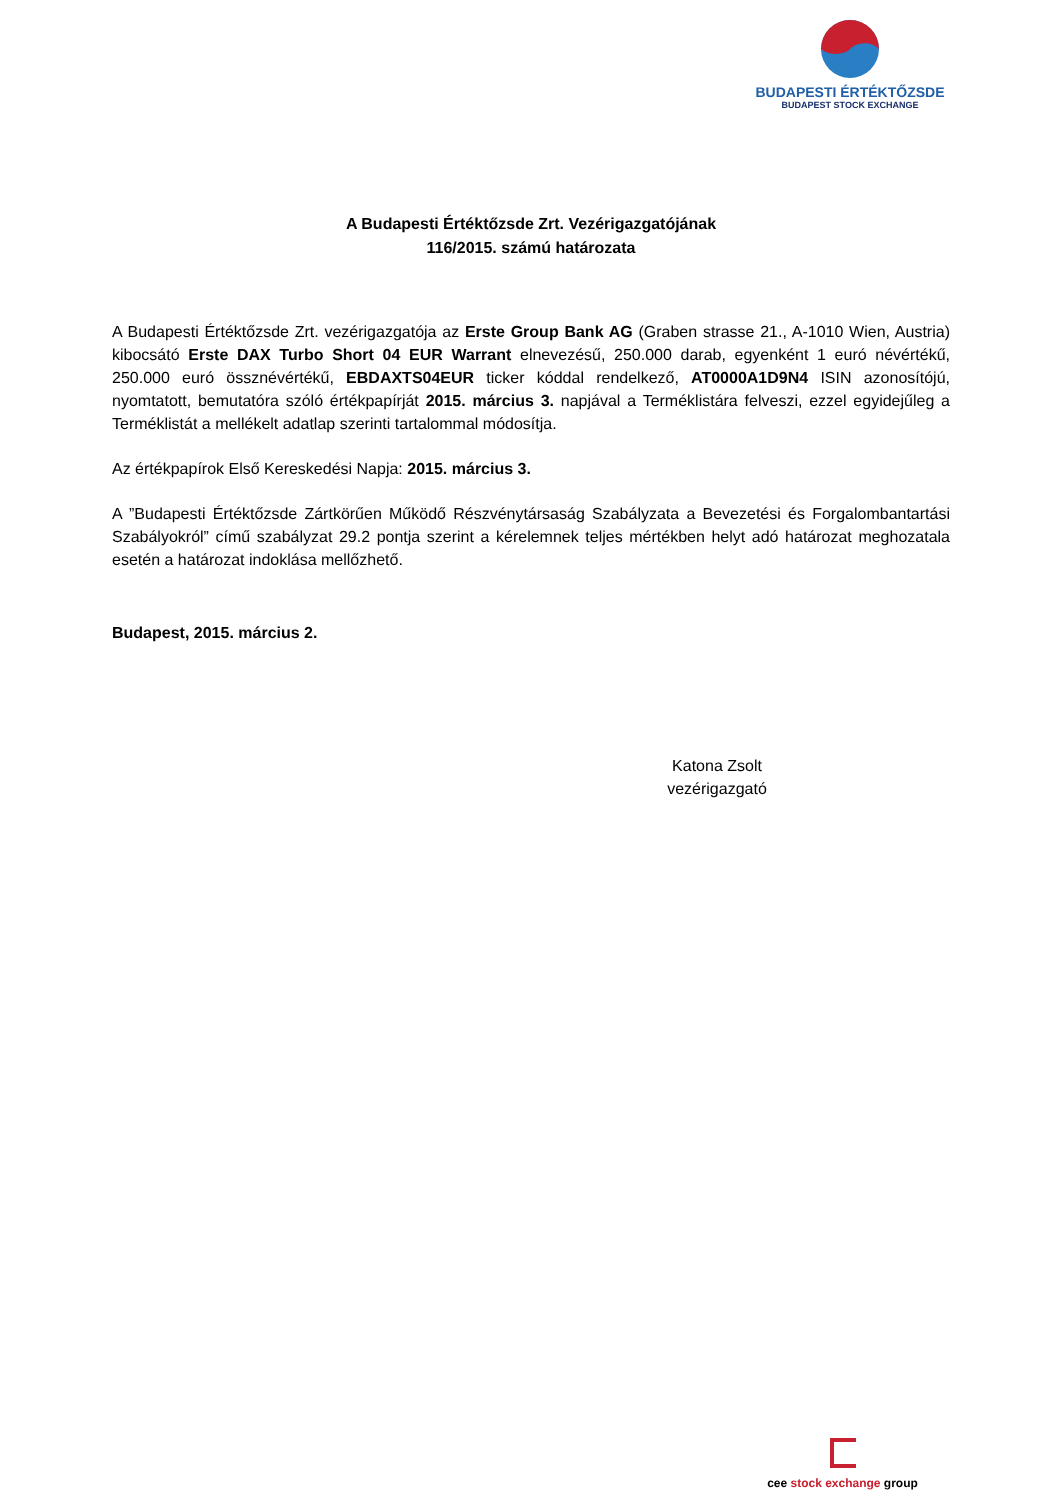BUDAPESTI ÉRTÉKTŐZSDE
BUDAPEST STOCK EXCHANGE
A Budapesti Értéktőzsde Zrt. Vezérigazgatójának
116/2015. számú határozata
A Budapesti Értéktőzsde Zrt. vezérigazgatója az Erste Group Bank AG (Graben strasse 21., A-1010 Wien, Austria) kibocsátó Erste DAX Turbo Short 04 EUR Warrant elnevezésű, 250.000 darab, egyenként 1 euró névértékű, 250.000 euró össznévértékű, EBDAXTS04EUR ticker kóddal rendelkező, AT0000A1D9N4 ISIN azonosítójú, nyomtatott, bemutatóra szóló értékpapírját 2015. március 3. napjával a Terméklistára felveszi, ezzel egyidejűleg a Terméklistát a mellékelt adatlap szerinti tartalommal módosítja.
Az értékpapírok Első Kereskedési Napja: 2015. március 3.
A ”Budapesti Értéktőzsde Zártkörűen Működő Részvénytársaság Szabályzata a Bevezetési és Forgalombantartási Szabályokról” című szabályzat 29.2 pontja szerint a kérelemnek teljes mértékben helyt adó határozat meghozatala esetén a határozat indoklása mellőzhető.
Budapest, 2015. március 2.
Katona Zsolt
vezérigazgató
cee stock exchange group